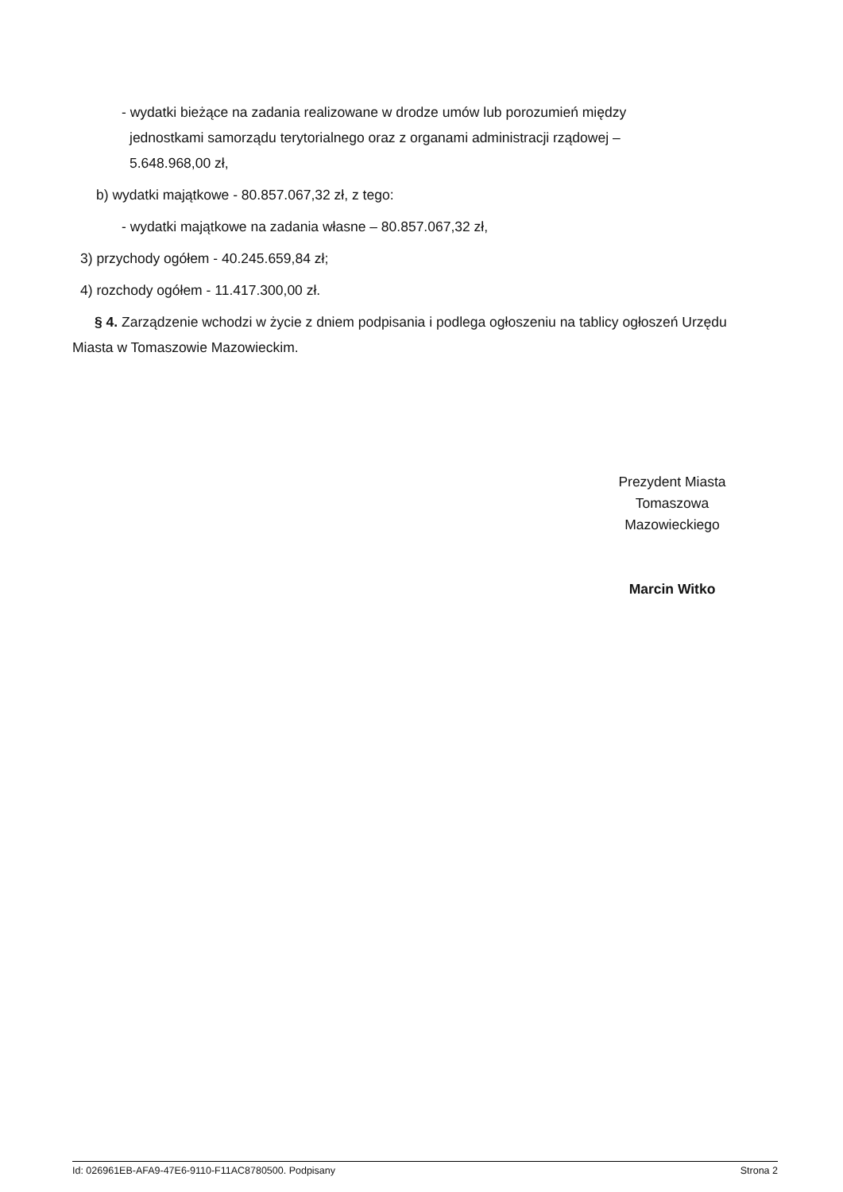- wydatki bieżące na zadania realizowane w drodze umów lub porozumień między jednostkami samorządu terytorialnego oraz z organami administracji rządowej – 5.648.968,00 zł,
b) wydatki majątkowe - 80.857.067,32 zł, z tego:
- wydatki majątkowe na zadania własne – 80.857.067,32 zł,
3) przychody ogółem - 40.245.659,84 zł;
4) rozchody ogółem - 11.417.300,00 zł.
§ 4. Zarządzenie wchodzi w życie z dniem podpisania i podlega ogłoszeniu na tablicy ogłoszeń Urzędu Miasta w Tomaszowie Mazowieckim.
Prezydent Miasta
Tomaszowa
Mazowieckiego
Marcin Witko
Id: 026961EB-AFA9-47E6-9110-F11AC8780500. Podpisany Strona 2